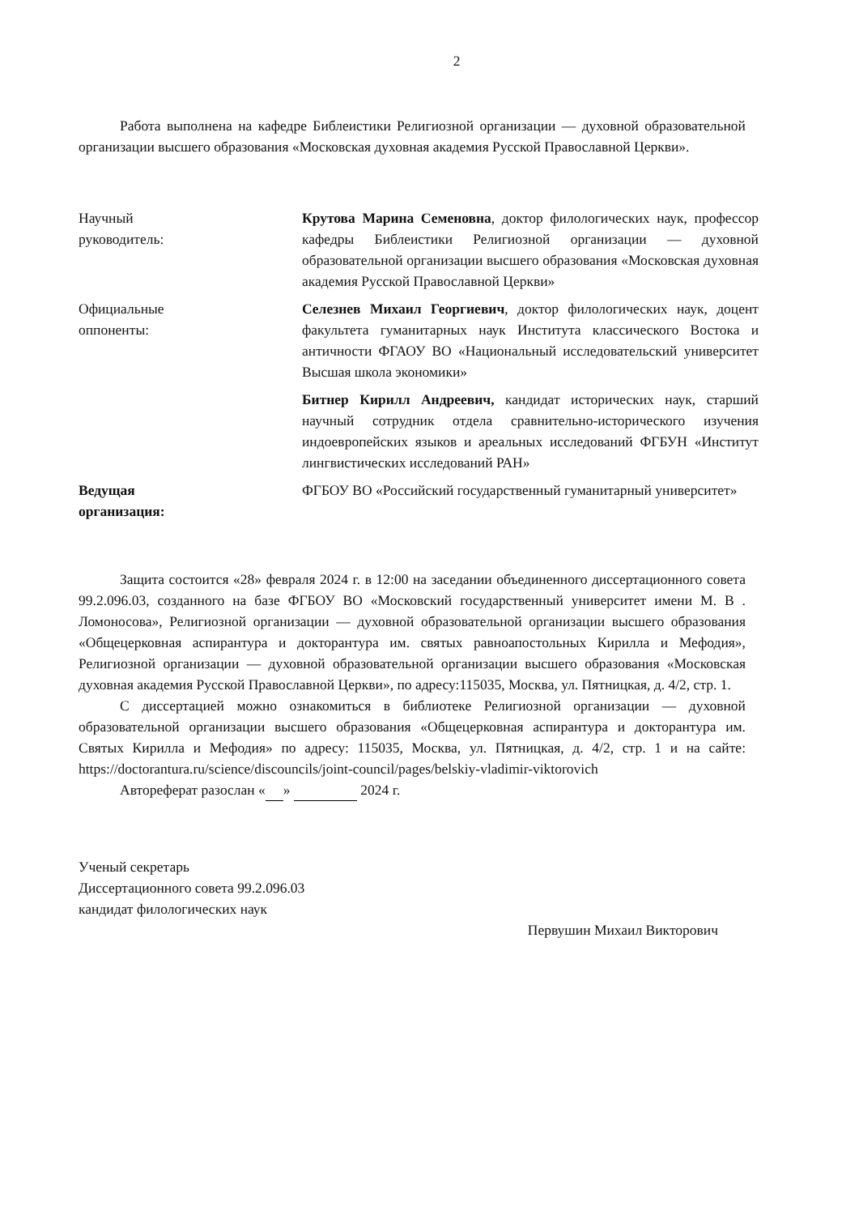2
Работа выполнена на кафедре Библеистики Религиозной организации — духовной образовательной организации высшего образования «Московская духовная академия Русской Православной Церкви».
Научный
руководитель:
Крутова Марина Семеновна, доктор филологических наук, профессор кафедры Библеистики Религиозной организации — духовной образовательной организации высшего образования «Московская духовная академия Русской Православной Церкви»
Официальные
оппоненты:
Селезнев Михаил Георгиевич, доктор филологических наук, доцент факультета гуманитарных наук Института классического Востока и античности ФГАОУ ВО «Национальный исследовательский университет Высшая школа экономики»
Битнер Кирилл Андреевич, кандидат исторических наук, старший научный сотрудник отдела сравнительно-исторического изучения индоевропейских языков и ареальных исследований ФГБУН «Институт лингвистических исследований РАН»
Ведущая
организация:
ФГБОУ ВО «Российский государственный гуманитарный университет»
Защита состоится «28» февраля 2024 г. в 12:00 на заседании объединенного диссертационного совета 99.2.096.03, созданного на базе ФГБОУ ВО «Московский государственный университет имени М. В . Ломоносова», Религиозной организации — духовной образовательной организации высшего образования «Общецерковная аспирантура и докторантура им. святых равноапостольных Кирилла и Мефодия», Религиозной организации — духовной образовательной организации высшего образования «Московская духовная академия Русской Православной Церкви», по адресу:115035, Москва, ул. Пятницкая, д. 4/2, стр. 1.
С диссертацией можно ознакомиться в библиотеке Религиозной организации — духовной образовательной организации высшего образования «Общецерковная аспирантура и докторантура им. Святых Кирилла и Мефодия» по адресу: 115035, Москва, ул. Пятницкая, д. 4/2, стр. 1 и на сайте: https://doctorantura.ru/science/discouncils/joint-council/pages/belskiy-vladimir-viktorovich
Автореферат разослан « » 2024 г.
Ученый секретарь
Диссертационного совета 99.2.096.03
кандидат филологических наук
Первушин Михаил Викторович